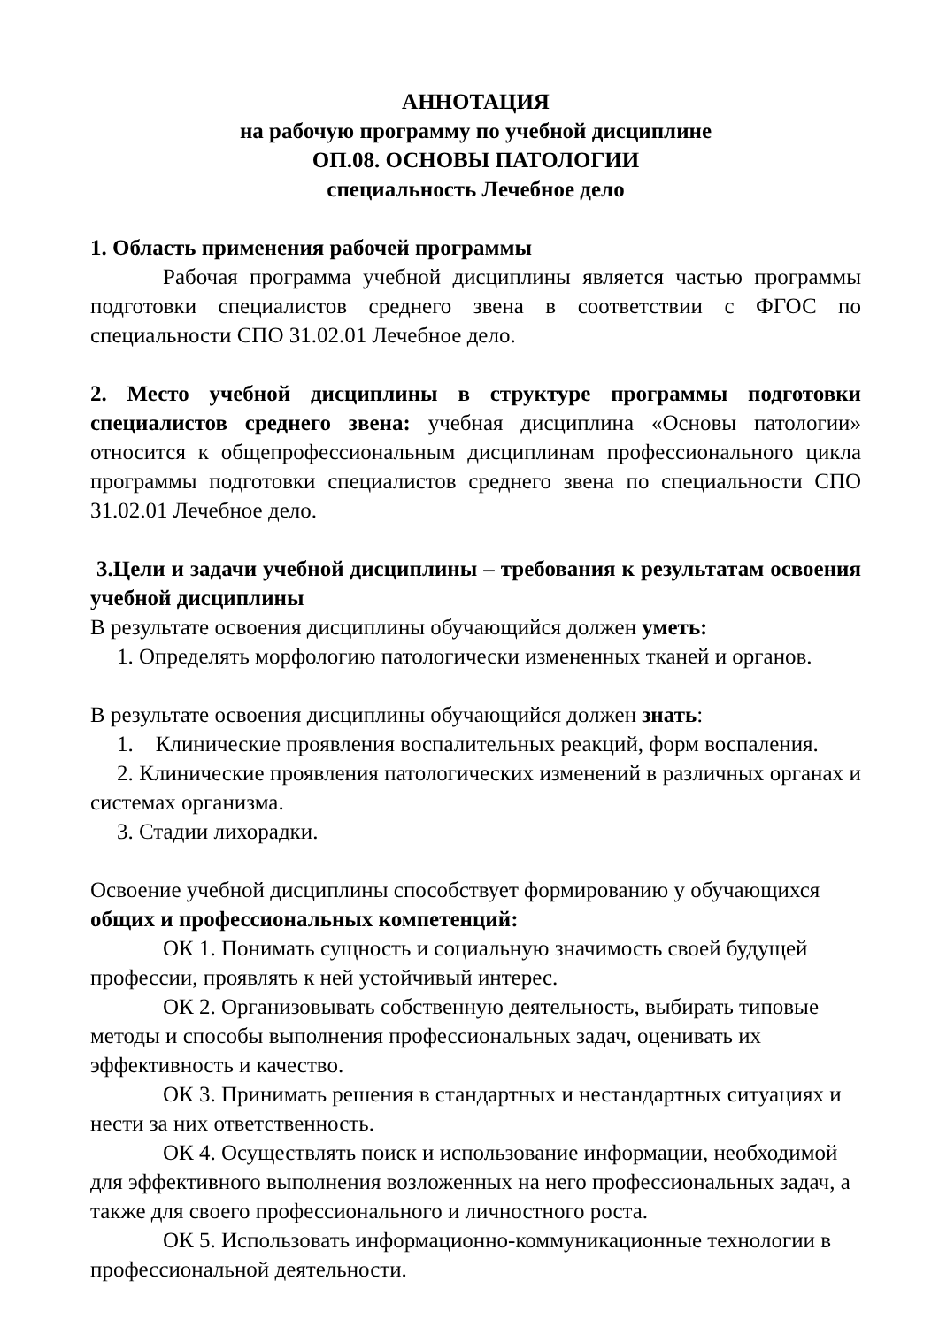АННОТАЦИЯ
на рабочую программу по учебной дисциплине
ОП.08. ОСНОВЫ ПАТОЛОГИИ
специальность Лечебное дело
1. Область применения рабочей программы
Рабочая программа учебной дисциплины является частью программы подготовки специалистов среднего звена в соответствии с ФГОС по специальности СПО 31.02.01 Лечебное дело.
2. Место учебной дисциплины в структуре программы подготовки специалистов среднего звена: учебная дисциплина «Основы патологии» относится к общепрофессиональным дисциплинам профессионального цикла программы подготовки специалистов среднего звена по специальности СПО 31.02.01 Лечебное дело.
3.Цели и задачи учебной дисциплины – требования к результатам освоения учебной дисциплины
В результате освоения дисциплины обучающийся должен уметь:
1. Определять морфологию патологически измененных тканей и органов.
В результате освоения дисциплины обучающийся должен знать:
1. Клинические проявления воспалительных реакций, форм воспаления.
2. Клинические проявления патологических изменений в различных органах и системах организма.
3. Стадии лихорадки.
Освоение учебной дисциплины способствует формированию у обучающихся общих и профессиональных компетенций:
ОК 1. Понимать сущность и социальную значимость своей будущей профессии, проявлять к ней устойчивый интерес.
ОК 2. Организовывать собственную деятельность, выбирать типовые методы и способы выполнения профессиональных задач, оценивать их эффективность и качество.
ОК 3. Принимать решения в стандартных и нестандартных ситуациях и нести за них ответственность.
ОК 4. Осуществлять поиск и использование информации, необходимой для эффективного выполнения возложенных на него профессиональных задач, а также для своего профессионального и личностного роста.
ОК 5. Использовать информационно-коммуникационные технологии в профессиональной деятельности.